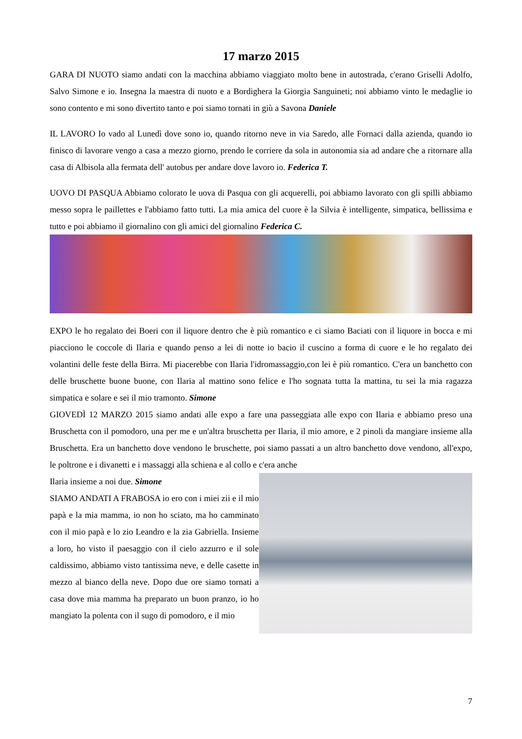17 marzo 2015
GARA DI NUOTO siamo andati con la macchina abbiamo viaggiato molto bene in autostrada, c'erano Griselli Adolfo, Salvo Simone e io. Insegna la maestra di nuoto e a Bordighera la Giorgia Sanguineti; noi abbiamo vinto le medaglie io sono contento e mi sono divertito tanto e poi siamo tornati in giù a Savona Daniele
IL LAVORO Io vado al Lunedì dove sono io, quando ritorno neve in via Saredo, alle Fornaci dalla azienda, quando io finisco di lavorare vengo a casa a mezzo giorno, prendo le corriere da sola in autonomia sia ad andare che a ritornare alla casa di Albisola alla fermata dell' autobus per andare dove lavoro io. Federica T.
UOVO DI PASQUA Abbiamo colorato le uova di Pasqua con gli acquerelli, poi abbiamo lavorato con gli spilli abbiamo messo sopra le paillettes e l'abbiamo fatto tutti. La mia amica del cuore è la Silvia è intelligente, simpatica, bellissima e tutto e poi abbiamo il giornalino con gli amici del giornalino Federica C.
EXPO le ho regalato dei Boeri con il liquore dentro che è più romantico e ci siamo Baciati con il liquore in bocca e mi piacciono le coccole di Ilaria e quando penso a lei di notte io bacio il cuscino a forma di cuore e le ho regalato dei volantini delle feste della Birra. Mi piacerebbe con Ilaria l'idromassaggio,con lei è più romantico. C'era un banchetto con delle bruschette buone buone, con Ilaria al mattino sono felice e l'ho sognata tutta la mattina, tu sei la mia ragazza simpatica e solare e sei il mio tramonto. Simone
GIOVEDÌ 12 MARZO 2015 siamo andati alle expo a fare una passeggiata alle expo con Ilaria e abbiamo preso una Bruschetta con il pomodoro, una per me e un'altra bruschetta per Ilaria, il mio amore, e 2 pinoli da mangiare insieme alla Bruschetta. Era un banchetto dove vendono le bruschette, poi siamo passati a un altro banchetto dove vendono, all'expo, le poltrone e i divanetti e i massaggi alla schiena e al collo e c'era anche
Ilaria insieme a noi due. Simone
SIAMO ANDATI A FRABOSA io ero con i miei zii e il mio papà e la mia mamma, io non ho sciato, ma ho camminato con il mio papà e lo zio Leandro e la zia Gabriella. Insieme a loro, ho visto il paesaggio con il cielo azzurro e il sole caldissimo, abbiamo visto tantissima neve, e delle casette in mezzo al bianco della neve. Dopo due ore siamo tornati a casa dove mia mamma ha preparato un buon pranzo, io ho mangiato la polenta con il sugo di pomodoro, e il mio
7